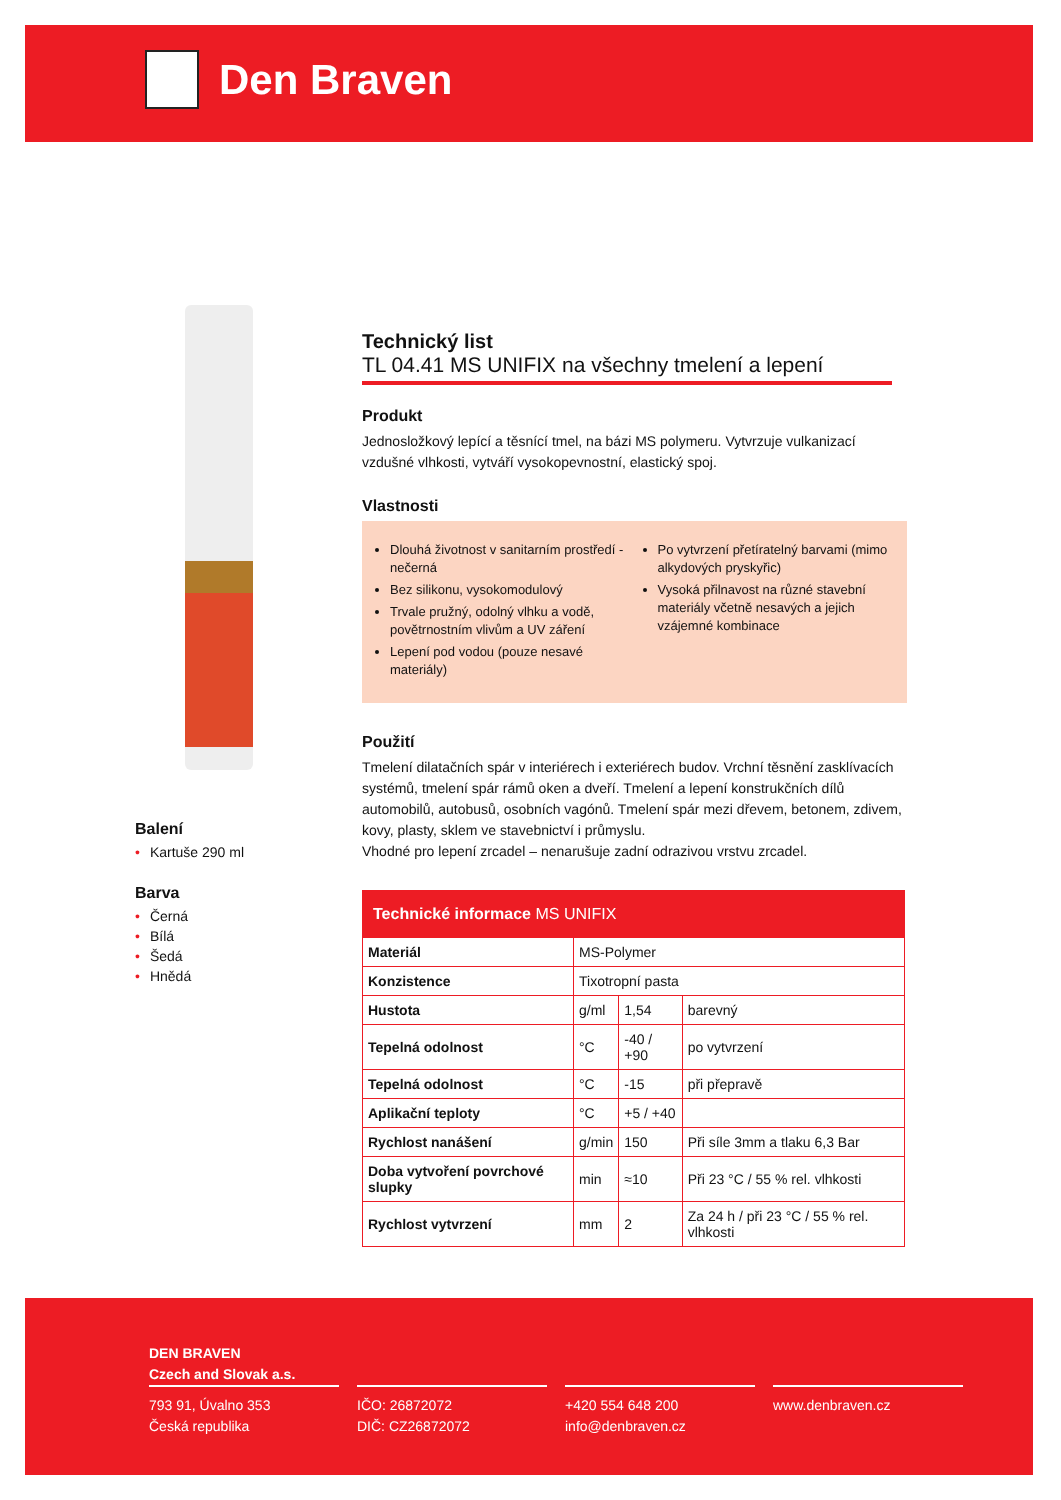Den Braven
Balení
• Kartuše 290 ml
Barva
• Černá
• Bílá
• Šedá
• Hnědá
Technický list
TL 04.41 MS UNIFIX na všechny tmelení a lepení
Produkt
Jednosložkový lepící a těsnící tmel, na bázi MS polymeru. Vytvrzuje vulkanizací vzdušné vlhkosti, vytváří vysokopevnostní, elastický spoj.
Vlastnosti
Dlouhá životnost v sanitarním prostředí - nečerná
Bez silikonu, vysokomodulový
Trvale pružný, odolný vlhku a vodě, povětrnostním vlivům a UV záření
Lepení pod vodou (pouze nesavé materiály)
Po vytvrzení přetíratelný barvami (mimo alkydových pryskyřic)
Vysoká přilnavost na různé stavební materiály včetně nesavých a jejich vzájemné kombinace
Použití
Tmelení dilatačních spár v interiérech i exteriérech budov. Vrchní těsnění zasklívacích systémů, tmelení spár rámů oken a dveří. Tmelení a lepení konstrukčních dílů automobilů, autobusů, osobních vagónů. Tmelení spár mezi dřevem, betonem, zdivem, kovy, plasty, sklem ve stavebnictví i průmyslu.
Vhodné pro lepení zrcadel – nenarušuje zadní odrazivou vrstvu zrcadel.
| Technické informace MS UNIFIX | | | |
| --- | --- | --- | --- |
| Materiál | MS-Polymer | | |
| Konzistence | Tixotropní pasta | | |
| Hustota | g/ml | 1,54 | barevný |
| Tepelná odolnost | °C | -40 / +90 | po vytvrzení |
| Tepelná odolnost | °C | -15 | při přepravě |
| Aplikační teploty | °C | +5 / +40 | |
| Rychlost nanášení | g/min | 150 | Při síle 3mm a tlaku 6,3 Bar |
| Doba vytvoření povrchové slupky | min | ≈10 | Při 23 °C / 55 % rel. vlhkosti |
| Rychlost vytvrzení | mm | 2 | Za 24 h / při 23 °C / 55 % rel. vlhkosti |
DEN BRAVEN
Czech and Slovak a.s.
793 91, Úvalno 353
Česká republika
IČO: 26872072
DIČ: CZ26872072
+420 554 648 200
info@denbraven.cz
www.denbraven.cz